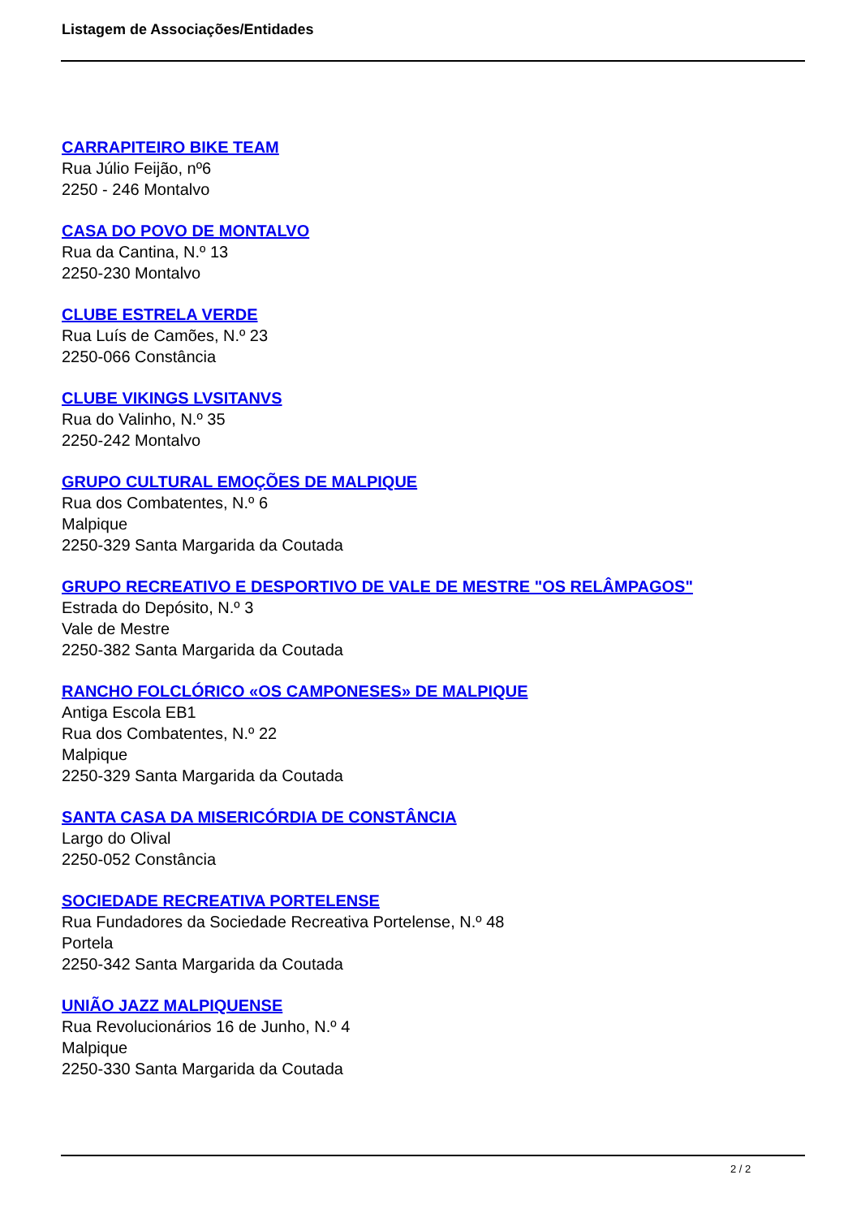Listagem de Associações/Entidades
CARRAPITEIRO BIKE TEAM
Rua Júlio Feijão, nº6
2250 - 246 Montalvo
CASA DO POVO DE MONTALVO
Rua da Cantina, N.º 13
2250-230 Montalvo
CLUBE ESTRELA VERDE
Rua Luís de Camões, N.º 23
2250-066 Constância
CLUBE VIKINGS LVSITANVS
Rua do Valinho, N.º 35
2250-242 Montalvo
GRUPO CULTURAL EMOÇÕES DE MALPIQUE
Rua dos Combatentes, N.º 6
Malpique
2250-329 Santa Margarida da Coutada
GRUPO RECREATIVO E DESPORTIVO DE VALE DE MESTRE "OS RELÂMPAGOS"
Estrada do Depósito, N.º 3
Vale de Mestre
2250-382 Santa Margarida da Coutada
RANCHO FOLCLÓRICO «OS CAMPONESES» DE MALPIQUE
Antiga Escola EB1
Rua dos Combatentes, N.º 22
Malpique
2250-329 Santa Margarida da Coutada
SANTA CASA DA MISERICÓRDIA DE CONSTÂNCIA
Largo do Olival
2250-052 Constância
SOCIEDADE RECREATIVA PORTELENSE
Rua Fundadores da Sociedade Recreativa Portelense, N.º 48
Portela
2250-342 Santa Margarida da Coutada
UNIÃO JAZZ MALPIQUENSE
Rua Revolucionários 16 de Junho, N.º 4
Malpique
2250-330 Santa Margarida da Coutada
2 / 2